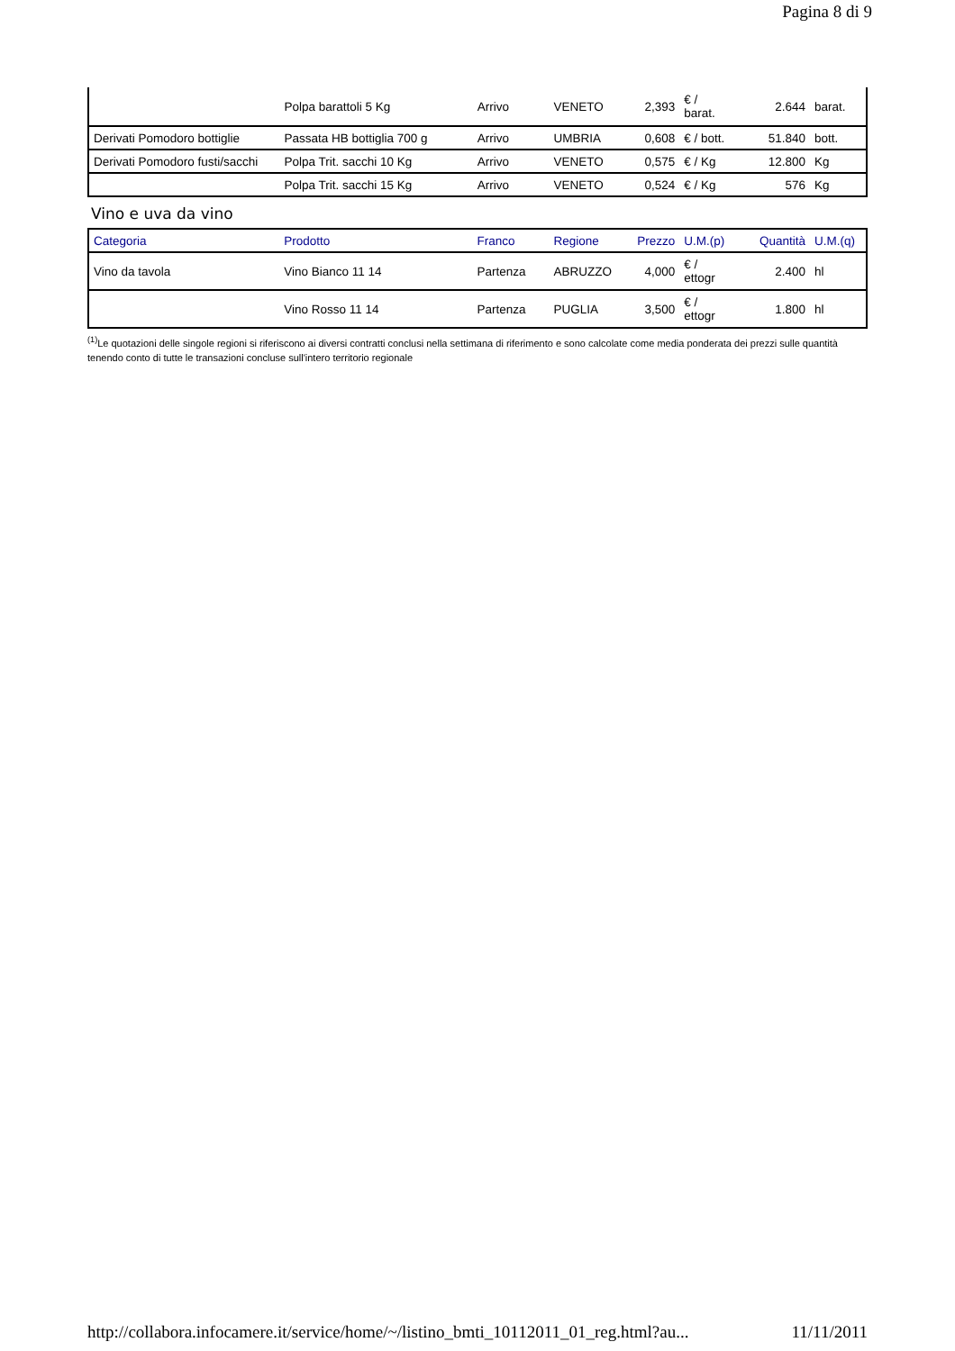Pagina 8 di 9
| | Polpa barattoli 5 Kg | Arrivo | VENETO | 2,393 | € / barat. | 2.644 | barat. |
| Derivati Pomodoro bottiglie | Passata HB bottiglia 700 g | Arrivo | UMBRIA | 0,608 | € / bott. | 51.840 | bott. |
| Derivati Pomodoro fusti/sacchi | Polpa Trit. sacchi 10 Kg | Arrivo | VENETO | 0,575 | € / Kg | 12.800 | Kg |
| | Polpa Trit. sacchi 15 Kg | Arrivo | VENETO | 0,524 | € / Kg | 576 | Kg |
Vino e uva da vino
| Categoria | Prodotto | Franco | Regione | Prezzo | U.M.(p) | Quantità | U.M.(q) |
| --- | --- | --- | --- | --- | --- | --- | --- |
| Vino da tavola | Vino Bianco 11 14 | Partenza | ABRUZZO | 4,000 | € / ettogr | 2.400 | hl |
| | Vino Rosso 11 14 | Partenza | PUGLIA | 3,500 | € / ettogr | 1.800 | hl |
<sup>(1)</sup> Le quotazioni delle singole regioni si riferiscono ai diversi contratti conclusi nella settimana di riferimento e sono calcolate come media ponderata dei prezzi sulle quantità tenendo conto di tutte le transazioni concluse sull'intero territorio regionale
http://collabora.infocamere.it/service/home/~/listino_bmti_10112011_01_reg.html?au... 11/11/2011